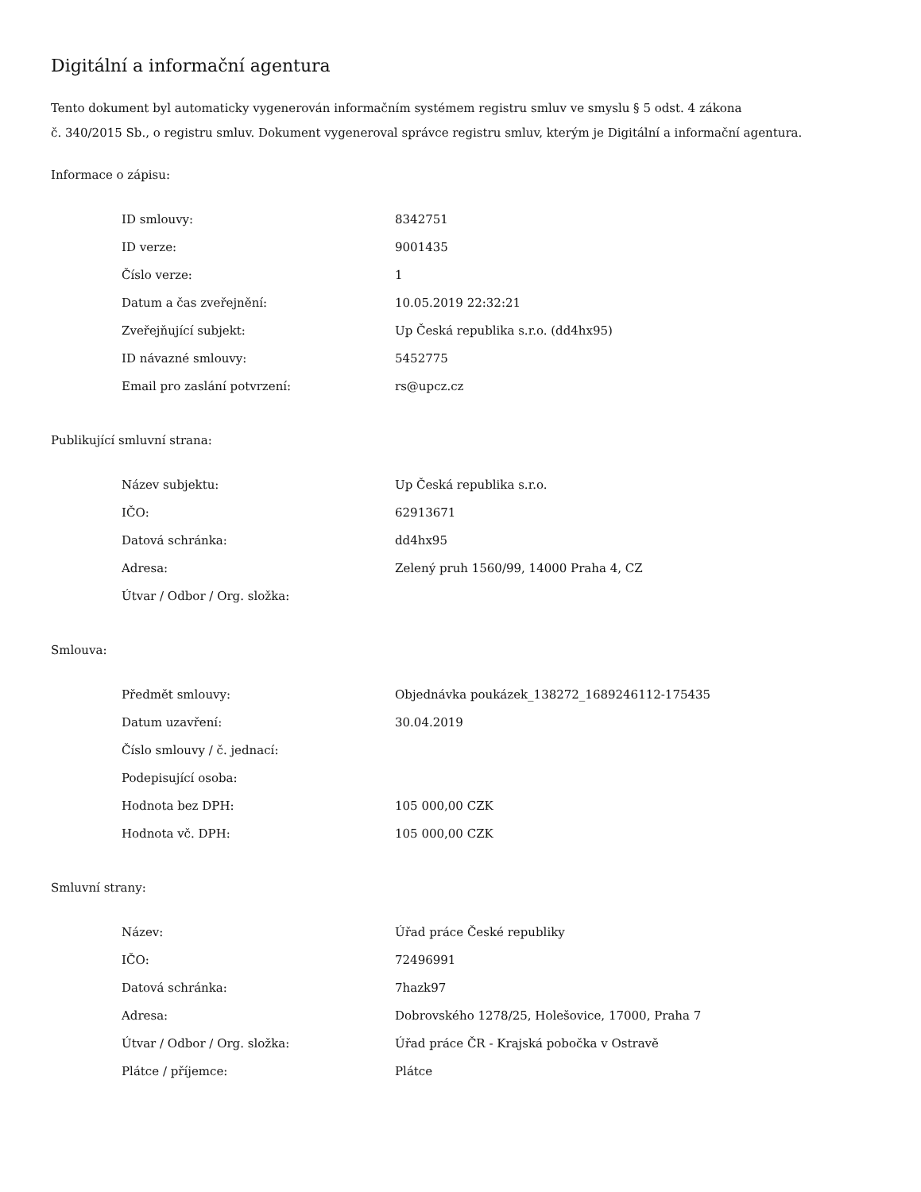Digitální a informační agentura
Tento dokument byl automaticky vygenerován informačním systémem registru smluv ve smyslu § 5 odst. 4 zákona
č. 340/2015 Sb., o registru smluv. Dokument vygeneroval správce registru smluv, kterým je Digitální a informační agentura.
Informace o zápisu:
| ID smlouvy: | 8342751 |
| ID verze: | 9001435 |
| Číslo verze: | 1 |
| Datum a čas zveřejnění: | 10.05.2019 22:32:21 |
| Zveřejňující subjekt: | Up Česká republika s.r.o. (dd4hx95) |
| ID návazné smlouvy: | 5452775 |
| Email pro zaslání potvrzení: | rs@upcz.cz |
Publikující smluvní strana:
| Název subjektu: | Up Česká republika s.r.o. |
| IČO: | 62913671 |
| Datová schránka: | dd4hx95 |
| Adresa: | Zelený pruh 1560/99, 14000 Praha 4, CZ |
| Útvar / Odbor / Org. složka: | |
Smlouva:
| Předmět smlouvy: | Objednávka poukázek_138272_1689246112-175435 |
| Datum uzavření: | 30.04.2019 |
| Číslo smlouvy / č. jednací: | |
| Podepisující osoba: | |
| Hodnota bez DPH: | 105 000,00 CZK |
| Hodnota vč. DPH: | 105 000,00 CZK |
Smluvní strany:
| Název: | Úřad práce České republiky |
| IČO: | 72496991 |
| Datová schránka: | 7hazk97 |
| Adresa: | Dobrovského 1278/25, Holešovice, 17000, Praha 7 |
| Útvar / Odbor / Org. složka: | Úřad práce ČR - Krajská pobočka v Ostravě |
| Plátce / příjemce: | Plátce |